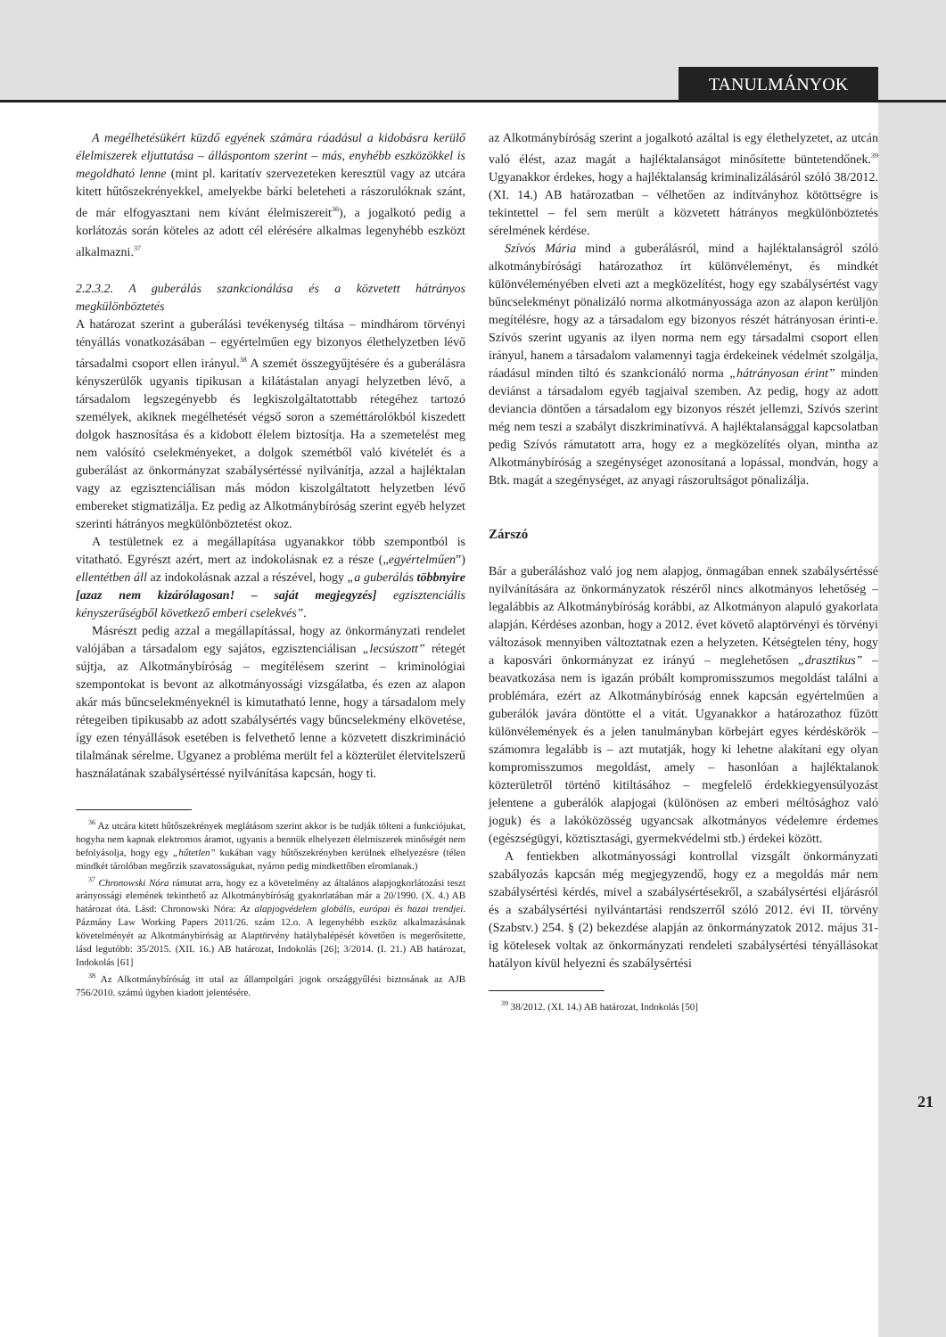TANULMÁNYOK
A megélhetésükért küzdő egyének számára ráadásul a kidobásra kerülő élelmiszerek eljuttatása – álláspontom szerint – más, enyhébb eszközökkel is megoldható lenne (mint pl. karitatív szervezeteken keresztül vagy az utcára kitett hűtőszekrényekkel, amelyekbe bárki beleteheti a rászorulóknak szánt, de már elfogyasztani nem kívánt élelmiszereit<sup>36</sup>), a jogalkotó pedig a korlátozás során köteles az adott cél elérésére alkalmas legenyhébb eszközt alkalmazni.<sup>37</sup>
2.2.3.2. A guberálás szankcionálása és a közvetett hátrányos megkülönböztetés
A határozat szerint a guberálási tevékenység tiltása – mindhárom törvényi tényállás vonatkozásában – egyértelműen egy bizonyos élethelyzetben lévő társadalmi csoport ellen irányul.<sup>38</sup> A szemét összegyűjtésére és a guberálásra kényszerülők ugyanis tipikusan a kilátástalan anyagi helyzetben lévő, a társadalom legszegényebb és legkiszolgáltatottabb rétegéhez tartozó személyek, akiknek megélhetését végső soron a szeméttárolókból kiszedett dolgok hasznosítása és a kidobott élelem biztosítja. Ha a szemetelést meg nem valósító cselekményeket, a dolgok szemétből való kivételét és a guberálást az önkormányzat szabálysértéssé nyilvánítja, azzal a hajléktalan vagy az egzisztenciálisan más módon kiszolgáltatott helyzetben lévő embereket stigmatizálja. Ez pedig az Alkotmánybíróság szerint egyéb helyzet szerinti hátrányos megkülönböztetést okoz.
A testületnek ez a megállapítása ugyanakkor több szempontból is vitatható. Egyrészt azért, mert az indokolásnak ez a része („egyértelműen”) ellentétben áll az indokolásnak azzal a részével, hogy „a guberálás többnyire [azaz nem kizárólagosan! – saját megjegyzés] egzisztenciális kényszerűségből következő emberi cselekvés”.
Másrészt pedig azzal a megállapítással, hogy az önkormányzati rendelet valójában a társadalom egy sajátos, egzisztenciálisan „lecsúszott” rétegét sújtja, az Alkotmánybíróság – megítélésem szerint – kriminológiai szempontokat is bevont az alkotmányossági vizsgálatba, és ezen az alapon akár más bűncselekményeknél is kimutatható lenne, hogy a társadalom mely rétegeiben tipikusabb az adott szabálysértés vagy bűncselekmény elkövetése, így ezen tényállások esetében is felvethető lenne a közvetett diszkrimináció tilalmának sérelme. Ugyanez a probléma merült fel a közterület életvitelszerű használatának szabálysértéssé nyilvánítása kapcsán, hogy ti.
<sup>36</sup> Az utcára kitett hűtőszekrények meglátásom szerint akkor is be tudják tölteni a funkciójukat, hogyha nem kapnak elektromos áramot, ugyanis a bennük elhelyezett élelmiszerek minőségét nem befolyásolja, hogy egy „hűtetlen” kukában vagy hűtőszekrényben kerülnek elhelyezésre (télen mindkét tárolóban megőrzik szavatosságukat, nyáron pedig mindkettőben elromlanak.)
<sup>37</sup> Chronowski Nóra rámutat arra, hogy ez a követelmény az általános alapjogkorlátozási teszt arányossági elemének tekinthető az Alkotmánybíróság gyakorlatában már a 20/1990. (X. 4.) AB határozat óta. Lásd: Chronowski Nóra: Az alapjogvédelem globális, európai és hazai trendjei. Pázmány Law Working Papers 2011/26. szám 12.o. A legenyhébb eszköz alkalmazásának követelményét az Alkotmánybíróság az Alaptörvény hatálybalépését követően is megerősítette, lásd legutóbb: 35/2015. (XII. 16.) AB határozat, Indokolás [26]; 3/2014. (I. 21.) AB határozat, Indokolás [61]
<sup>38</sup> Az Alkotmánybíróság itt utal az állampolgári jogok országgyűlési biztosának az AJB 756/2010. számú ügyben kiadott jelentésére.
az Alkotmánybíróság szerint a jogalkotó azáltal is egy élethelyzetet, az utcán való élést, azaz magát a hajléktalanságot minősítette büntetendőnek.<sup>39</sup> Ugyanakkor érdekes, hogy a hajléktalanság kriminalizálásáról szóló 38/2012. (XI. 14.) AB határozatban – vélhetően az indítványhoz kötöttségre is tekintettel – fel sem merült a közvetett hátrányos megkülönböztetés sérelmének kérdése.
Szívós Mária mind a guberálásról, mind a hajléktalanságról szóló alkotmánybírósági határozathoz írt különvéleményt, és mindkét különvéleményében elveti azt a megközelítést, hogy egy szabálysértést vagy bűncselekményt pönalizáló norma alkotmányossága azon az alapon kerüljön megítélésre, hogy az a társadalom egy bizonyos részét hátrányosan érinti-e. Szívós szerint ugyanis az ilyen norma nem egy társadalmi csoport ellen irányul, hanem a társadalom valamennyi tagja érdekeinek védelmét szolgálja, ráadásul minden tiltó és szankcionáló norma „hátrányosan érint” minden deviánst a társadalom egyéb tagjaival szemben. Az pedig, hogy az adott deviancia döntően a társadalom egy bizonyos részét jellemzi, Szívós szerint még nem teszi a szabályt diszkriminatívvá. A hajléktalansággal kapcsolatban pedig Szívós rámutatott arra, hogy ez a megközelítés olyan, mintha az Alkotmánybíróság a szegénységet azonosítaná a lopással, mondván, hogy a Btk. magát a szegénységet, az anyagi rászorultságot pönalizálja.
Zárszó
Bár a guberáláshoz való jog nem alapjog, önmagában ennek szabálysértéssé nyilvánítására az önkormányzatok részéről nincs alkotmányos lehetőség – legalábbis az Alkotmánybíróság korábbi, az Alkotmányon alapuló gyakorlata alapján. Kérdéses azonban, hogy a 2012. évet követő alaptörvényi és törvényi változások mennyiben változtatnak ezen a helyzeten. Kétségtelen tény, hogy a kaposvári önkormányzat ez irányú – meglehetősen „drasztikus” – beavatkozása nem is igazán próbált kompromisszumos megoldást találni a problémára, ezért az Alkotmánybíróság ennek kapcsán egyértelműen a guberálók javára döntötte el a vitát. Ugyanakkor a határozathoz fűzött különvélemények és a jelen tanulmányban körbejárt egyes kérdéskörök – számomra legalább is – azt mutatják, hogy ki lehetne alakítani egy olyan kompromisszumos megoldást, amely – hasonlóan a hajléktalanok közterületről történő kitiltásához – megfelelő érdekkiegyensúlyozást jelentene a guberálók alapjogai (különösen az emberi méltósághoz való joguk) és a lakóközösség ugyancsak alkotmányos védelemre érdemes (egészségügyi, köztisztasági, gyermekvédelmi stb.) érdekei között.
A fentiekben alkotmányossági kontrollal vizsgált önkormányzati szabályozás kapcsán még megjegyzendő, hogy ez a megoldás már nem szabálysértési kérdés, mivel a szabálysértésekről, a szabálysértési eljárásról és a szabálysértési nyilvántartási rendszerről szóló 2012. évi II. törvény (Szabstv.) 254. § (2) bekezdése alapján az önkormányzatok 2012. május 31-ig kötelesek voltak az önkormányzati rendeleti szabálysértési tényállásokat hatályon kívül helyezni és szabálysértési
<sup>39</sup> 38/2012. (XI. 14.) AB határozat, Indokolás [50]
21